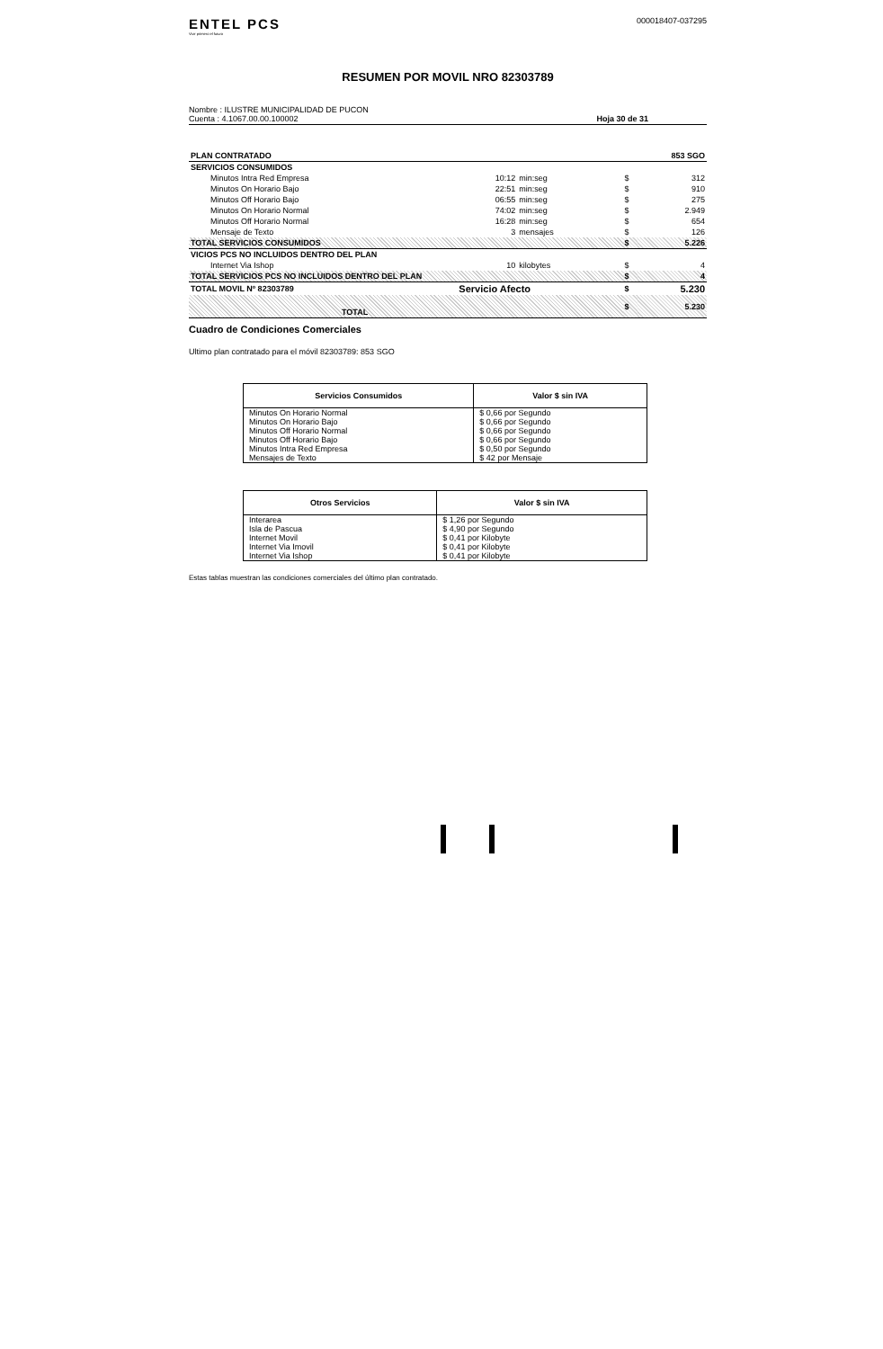ENTEL PCS
Vivir primero el futuro
000018407-037295
RESUMEN POR MOVIL NRO 82303789
Nombre : ILUSTRE MUNICIPALIDAD DE PUCON
Cuenta : 4.1067.00.00.100002
Hoja 30 de 31
| PLAN CONTRATADO | | | | | 853 SGO |
| SERVICIOS CONSUMIDOS | | | | | |
| Minutos Intra Red Empresa | 10:12 | min:seg | | $ | 312 |
| Minutos On Horario Bajo | 22:51 | min:seg | | $ | 910 |
| Minutos Off Horario Bajo | 06:55 | min:seg | | $ | 275 |
| Minutos On Horario Normal | 74:02 | min:seg | | $ | 2.949 |
| Minutos Off Horario Normal | 16:28 | min:seg | | $ | 654 |
| Mensaje de Texto | 3 | mensajes | | $ | 126 |
| TOTAL SERVICIOS CONSUMIDOS | | | | $ | 5.226 |
| VICIOS PCS NO INCLUIDOS DENTRO DEL PLAN | | | | | |
| Internet Via Ishop | 10 | kilobytes | | $ | 4 |
| TOTAL SERVICIOS PCS NO INCLUIDOS DENTRO DEL PLAN | | | | $ | 4 |
| TOTAL MOVIL Nº 82303789 | Servicio Afecto | | | $ | 5.230 |
| TOTAL | | | | $ | 5.230 |
Cuadro de Condiciones Comerciales
Ultimo plan contratado para el móvil 82303789: 853 SGO
| Servicios Consumidos | Valor $ sin IVA |
| --- | --- |
| Minutos On Horario Normal | $ 0,66 por Segundo |
| Minutos On Horario Bajo | $ 0,66 por Segundo |
| Minutos Off Horario Normal | $ 0,66 por Segundo |
| Minutos Off Horario Bajo | $ 0,66 por Segundo |
| Minutos Intra Red Empresa | $ 0,50 por Segundo |
| Mensajes de Texto | $ 42 por Mensaje |
| Otros Servicios | Valor $ sin IVA |
| --- | --- |
| Interarea | $ 1,26 por Segundo |
| Isla de Pascua | $ 4,90 por Segundo |
| Internet Movil | $ 0,41 por Kilobyte |
| Internet Via Imovil | $ 0,41 por Kilobyte |
| Internet Via Ishop | $ 0,41 por Kilobyte |
Estas tablas muestran las condiciones comerciales del último plan contratado.